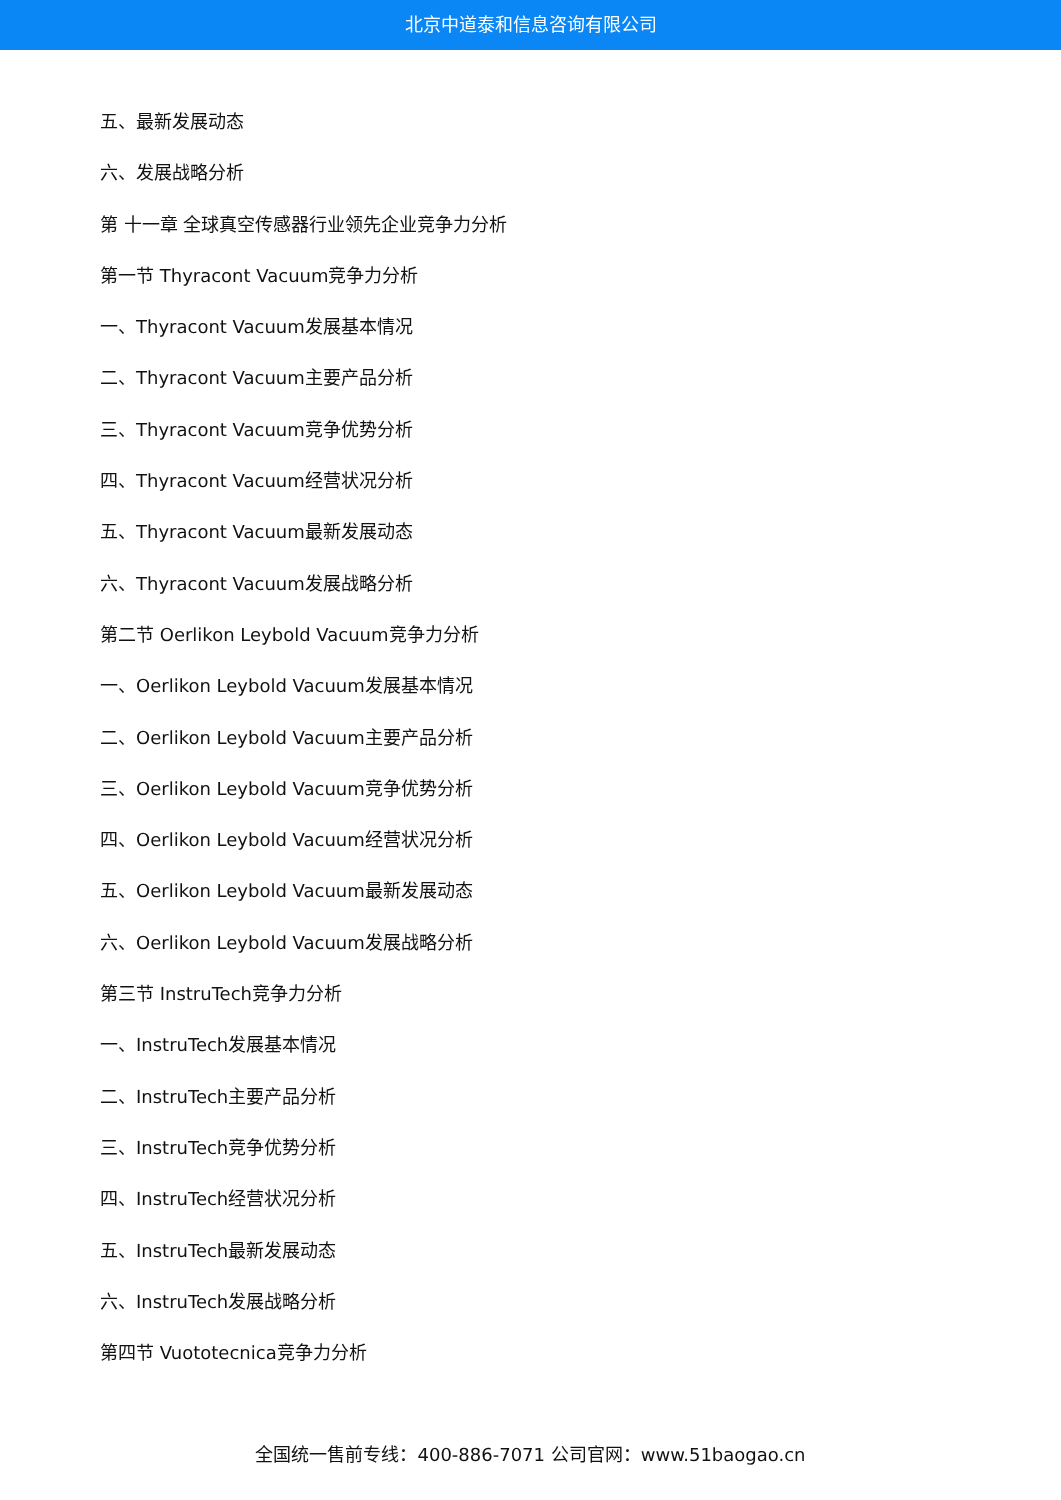北京中道泰和信息咨询有限公司
五、最新发展动态
六、发展战略分析
第 十一章 全球真空传感器行业领先企业竞争力分析
第一节 Thyracont Vacuum竞争力分析
一、Thyracont Vacuum发展基本情况
二、Thyracont Vacuum主要产品分析
三、Thyracont Vacuum竞争优势分析
四、Thyracont Vacuum经营状况分析
五、Thyracont Vacuum最新发展动态
六、Thyracont Vacuum发展战略分析
第二节 Oerlikon Leybold Vacuum竞争力分析
一、Oerlikon Leybold Vacuum发展基本情况
二、Oerlikon Leybold Vacuum主要产品分析
三、Oerlikon Leybold Vacuum竞争优势分析
四、Oerlikon Leybold Vacuum经营状况分析
五、Oerlikon Leybold Vacuum最新发展动态
六、Oerlikon Leybold Vacuum发展战略分析
第三节 InstruTech竞争力分析
一、InstruTech发展基本情况
二、InstruTech主要产品分析
三、InstruTech竞争优势分析
四、InstruTech经营状况分析
五、InstruTech最新发展动态
六、InstruTech发展战略分析
第四节 Vuototecnica竞争力分析
全国统一售前专线：400-886-7071 公司官网：www.51baogao.cn